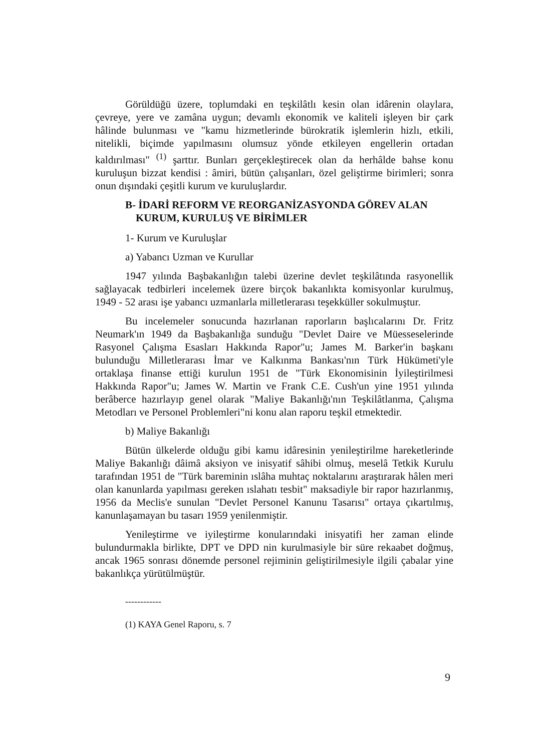Görüldüğü üzere, toplumdaki en teşkilâtlı kesin olan idârenin olaylara, çevreye, yere ve zamâna uygun; devamlı ekonomik ve kaliteli işleyen bir çark hâlinde bulunması ve "kamu hizmetlerinde bürokratik işlemlerin hizlı, etkili, nitelikli, biçimde yapılmasını olumsuz yönde etkileyen engellerin ortadan kaldırılması" <sup>(1)</sup> şarttır. Bunları gerçekleştirecek olan da herhâlde bahse konu kuruluşun bizzat kendisi : âmiri, bütün çalışanları, özel geliştirme birimleri; sonra onun dışındaki çeşitli kurum ve kuruluşlardır.
B- İDARİ REFORM VE REORGANİZASYONDA GÖREV ALAN
KURUM, KURULUŞ VE BİRİMLER
1- Kurum ve Kuruluşlar
a) Yabancı Uzman ve Kurullar
1947 yılında Başbakanlığın talebi üzerine devlet teşkilâtında rasyonellik sağlayacak tedbirleri incelemek üzere birçok bakanlıkta komisyonlar kurulmuş, 1949 - 52 arası işe yabancı uzmanlarla milletlerarası teşekküller sokulmuştur.
Bu incelemeler sonucunda hazırlanan raporların başlıcalarını Dr. Fritz Neumark'ın 1949 da Başbakanlığa sunduğu "Devlet Daire ve Müesseselerinde Rasyonel Çalışma Esasları Hakkında Rapor"u; James M. Barker'in başkanı bulunduğu Milletlerarası İmar ve Kalkınma Bankası'nın Türk Hükümeti'yle ortaklaşa finanse ettiği kurulun 1951 de "Türk Ekonomisinin İyileştirilmesi Hakkında Rapor"u; James W. Martin ve Frank C.E. Cush'un yine 1951 yılında berâberce hazırlayıp genel olarak "Maliye Bakanlığı'nın Teşkilâtlanma, Çalışma Metodları ve Personel Problemleri"ni konu alan raporu teşkil etmektedir.
b) Maliye Bakanlığı
Bütün ülkelerde olduğu gibi kamu idâresinin yenileştirilme hareketlerinde Maliye Bakanlığı dâimâ aksiyon ve inisyatif sâhibi olmuş, meselâ Tetkik Kurulu tarafından 1951 de "Türk bareminin ıslâha muhtaç noktalarını araştırarak hâlen meri olan kanunlarda yapılması gereken ıslahatı tesbit" maksadiyle bir rapor hazırlanmış, 1956 da Meclis'e sunulan "Devlet Personel Kanunu Tasarısı" ortaya çıkartılmış, kanunlaşamayan bu tasarı 1959 yenilenmiştir.
Yenileştirme ve iyileştirme konularındaki inisyatifi her zaman elinde bulundurmakla birlikte, DPT ve DPD nin kurulmasiyle bir süre rekaabet doğmuş, ancak 1965 sonrası dönemde personel rejiminin geliştirilmesiyle ilgili çabalar yine bakanlıkça yürütülmüştür.
------------
(1) KAYA Genel Raporu, s. 7
9